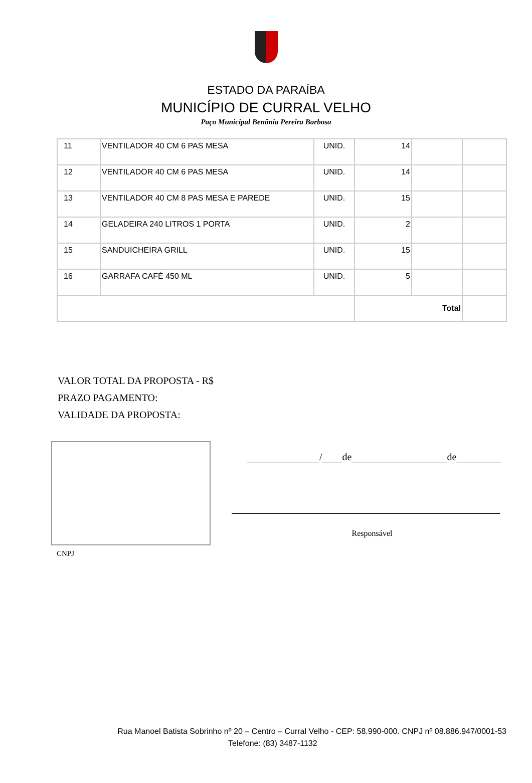ESTADO DA PARAÍBA
MUNICÍPIO DE CURRAL VELHO
Paço Municipal Benônia Pereira Barbosa
| 11 | VENTILADOR 40 CM 6 PAS MESA | UNID. | 14 | | |
| 12 | VENTILADOR 40 CM 6 PAS MESA | UNID. | 14 | | |
| 13 | VENTILADOR 40 CM 8 PAS MESA E PAREDE | UNID. | 15 | | |
| 14 | GELADEIRA 240 LITROS 1 PORTA | UNID. | 2 | | |
| 15 | SANDUICHEIRA GRILL | UNID. | 15 | | |
| 16 | GARRAFA CAFÉ 450 ML | UNID. | 5 | | |
| | | | Total | | |
VALOR TOTAL DA PROPOSTA - R$
PRAZO PAGAMENTO:
VALIDADE DA PROPOSTA:
CNPJ
/ de de
Responsável
Rua Manoel Batista Sobrinho nº 20 – Centro – Curral Velho - CEP: 58.990-000. CNPJ nº 08.886.947/0001-53
Telefone: (83) 3487-1132